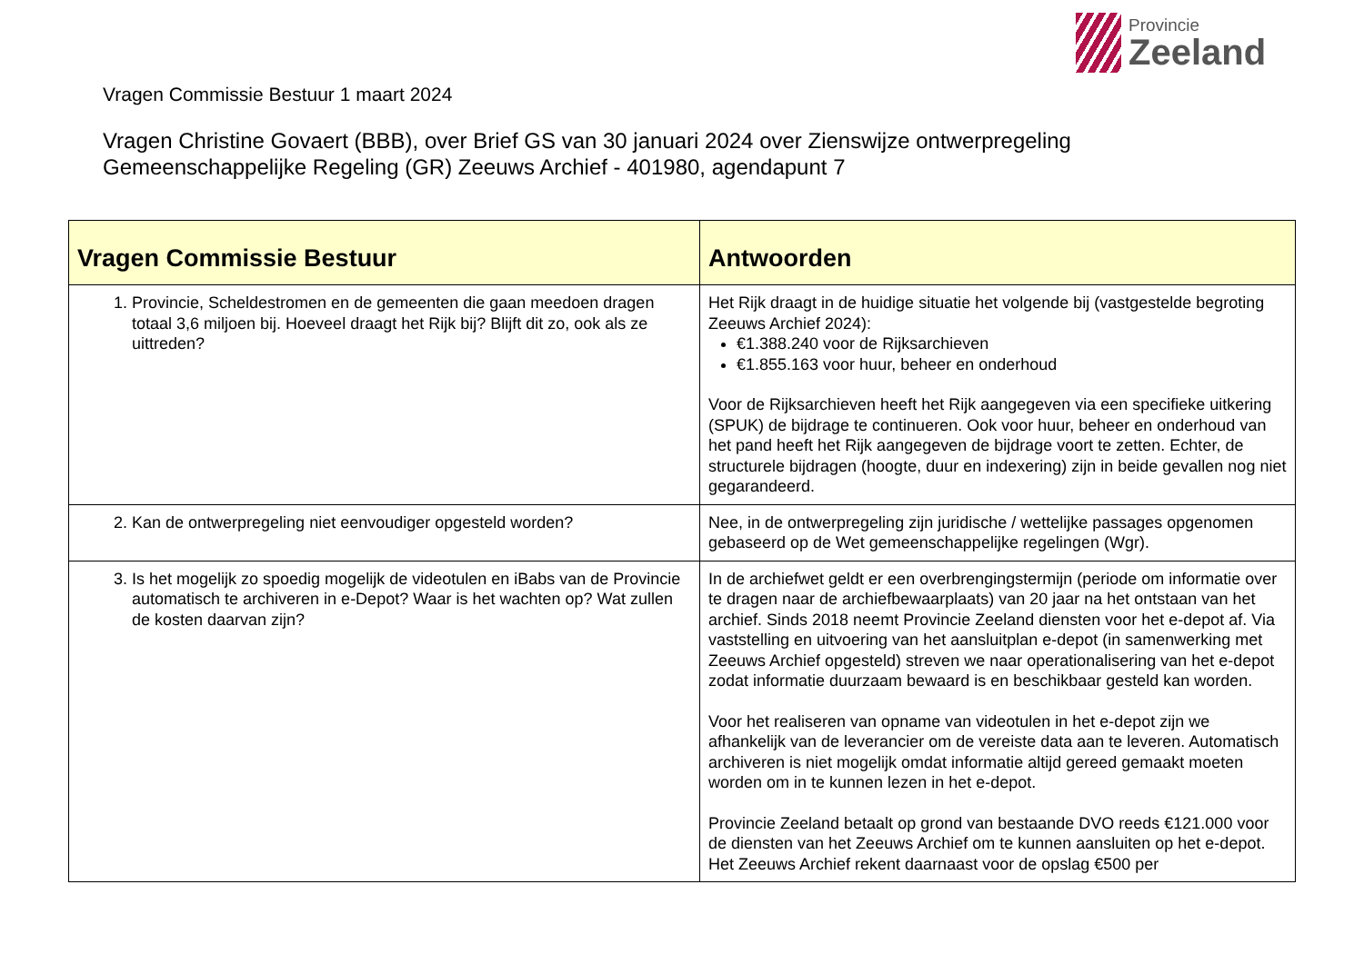Provincie
Zeeland
Vragen Commissie Bestuur 1 maart 2024
Vragen Christine Govaert (BBB), over Brief GS van 30 januari 2024 over Zienswijze ontwerpregeling
Gemeenschappelijke Regeling (GR) Zeeuws Archief - 401980, agendapunt 7
| Vragen Commissie Bestuur | Antwoorden |
| --- | --- |
| 1. Provincie, Scheldestromen en de gemeenten die gaan meedoen dragen totaal 3,6 miljoen bij. Hoeveel draagt het Rijk bij? Blijft dit zo, ook als ze uittreden? | Het Rijk draagt in de huidige situatie het volgende bij (vastgestelde begroting Zeeuws Archief 2024): €1.388.240 voor de Rijksarchieven €1.855.163 voor huur, beheer en onderhoud Voor de Rijksarchieven heeft het Rijk aangegeven via een specifieke uitkering (SPUK) de bijdrage te continueren. Ook voor huur, beheer en onderhoud van het pand heeft het Rijk aangegeven de bijdrage voort te zetten. Echter, de structurele bijdragen (hoogte, duur en indexering) zijn in beide gevallen nog niet gegarandeerd. |
| 2. Kan de ontwerpregeling niet eenvoudiger opgesteld worden? | Nee, in de ontwerpregeling zijn juridische / wettelijke passages opgenomen gebaseerd op de Wet gemeenschappelijke regelingen (Wgr). |
| 3. Is het mogelijk zo spoedig mogelijk de videotulen en iBabs van de Provincie automatisch te archiveren in e-Depot? Waar is het wachten op? Wat zullen de kosten daarvan zijn? | In de archiefwet geldt er een overbrengingstermijn (periode om informatie over te dragen naar de archiefbewaarplaats) van 20 jaar na het ontstaan van het archief. Sinds 2018 neemt Provincie Zeeland diensten voor het e-depot af. Via vaststelling en uitvoering van het aansluitplan e-depot (in samenwerking met Zeeuws Archief opgesteld) streven we naar operationalisering van het e-depot zodat informatie duurzaam bewaard is en beschikbaar gesteld kan worden. Voor het realiseren van opname van videotulen in het e-depot zijn we afhankelijk van de leverancier om de vereiste data aan te leveren. Automatisch archiveren is niet mogelijk omdat informatie altijd gereed gemaakt moeten worden om in te kunnen lezen in het e-depot. Provincie Zeeland betaalt op grond van bestaande DVO reeds €121.000 voor de diensten van het Zeeuws Archief om te kunnen aansluiten op het e-depot. Het Zeeuws Archief rekent daarnaast voor de opslag €500 per |